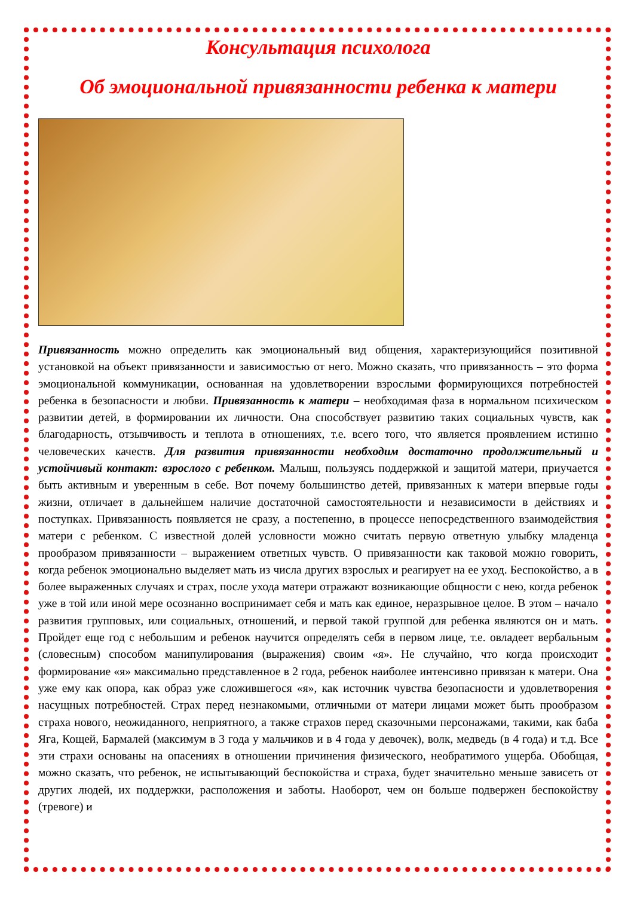Консультация психолога
Об эмоциональной привязанности ребенка к матери
Привязанность можно определить как эмоциональный вид общения, характеризующийся позитивной установкой на объект привязанности и зависимостью от него. Можно сказать, что привязанность – это форма эмоциональной коммуникации, основанная на удовлетворении взрослыми формирующихся потребностей ребенка в безопасности и любви. Привязанность к матери – необходимая фаза в нормальном психическом развитии детей, в формировании их личности. Она способствует развитию таких социальных чувств, как благодарность, отзывчивость и теплота в отношениях, т.е. всего того, что является проявлением истинно человеческих качеств. Для развития привязанности необходим достаточно продолжительный и устойчивый контакт: взрослого с ребенком. Малыш, пользуясь поддержкой и защитой матери, приучается быть активным и уверенным в себе. Вот почему большинство детей, привязанных к матери впервые годы жизни, отличает в дальнейшем наличие достаточной самостоятельности и независимости в действиях и поступках. Привязанность появляется не сразу, а постепенно, в процессе непосредственного взаимодействия матери с ребенком. С известной долей условности можно считать первую ответную улыбку младенца прообразом привязанности – выражением ответных чувств. О привязанности как таковой можно говорить, когда ребенок эмоционально выделяет мать из числа других взрослых и реагирует на ее уход. Беспокойство, а в более выраженных случаях и страх, после ухода матери отражают возникающие общности с нею, когда ребенок уже в той или иной мере осознанно воспринимает себя и мать как единое, неразрывное целое. В этом – начало развития групповых, или социальных, отношений, и первой такой группой для ребенка являются он и мать. Пройдет еще год с небольшим и ребенок научится определять себя в первом лице, т.е. овладеет вербальным (словесным) способом манипулирования (выражения) своим «я». Не случайно, что когда происходит формирование «я» максимально представленное в 2 года, ребенок наиболее интенсивно привязан к матери. Она уже ему как опора, как образ уже сложившегося «я», как источник чувства безопасности и удовлетворения насущных потребностей. Страх перед незнакомыми, отличными от матери лицами может быть прообразом страха нового, неожиданного, неприятного, а также страхов перед сказочными персонажами, такими, как баба Яга, Кощей, Бармалей (максимум в 3 года у мальчиков и в 4 года у девочек), волк, медведь (в 4 года) и т.д. Все эти страхи основаны на опасениях в отношении причинения физического, необратимого ущерба. Обобщая, можно сказать, что ребенок, не испытывающий беспокойства и страха, будет значительно меньше зависеть от других людей, их поддержки, расположения и заботы. Наоборот, чем он больше подвержен беспокойству (тревоге) и